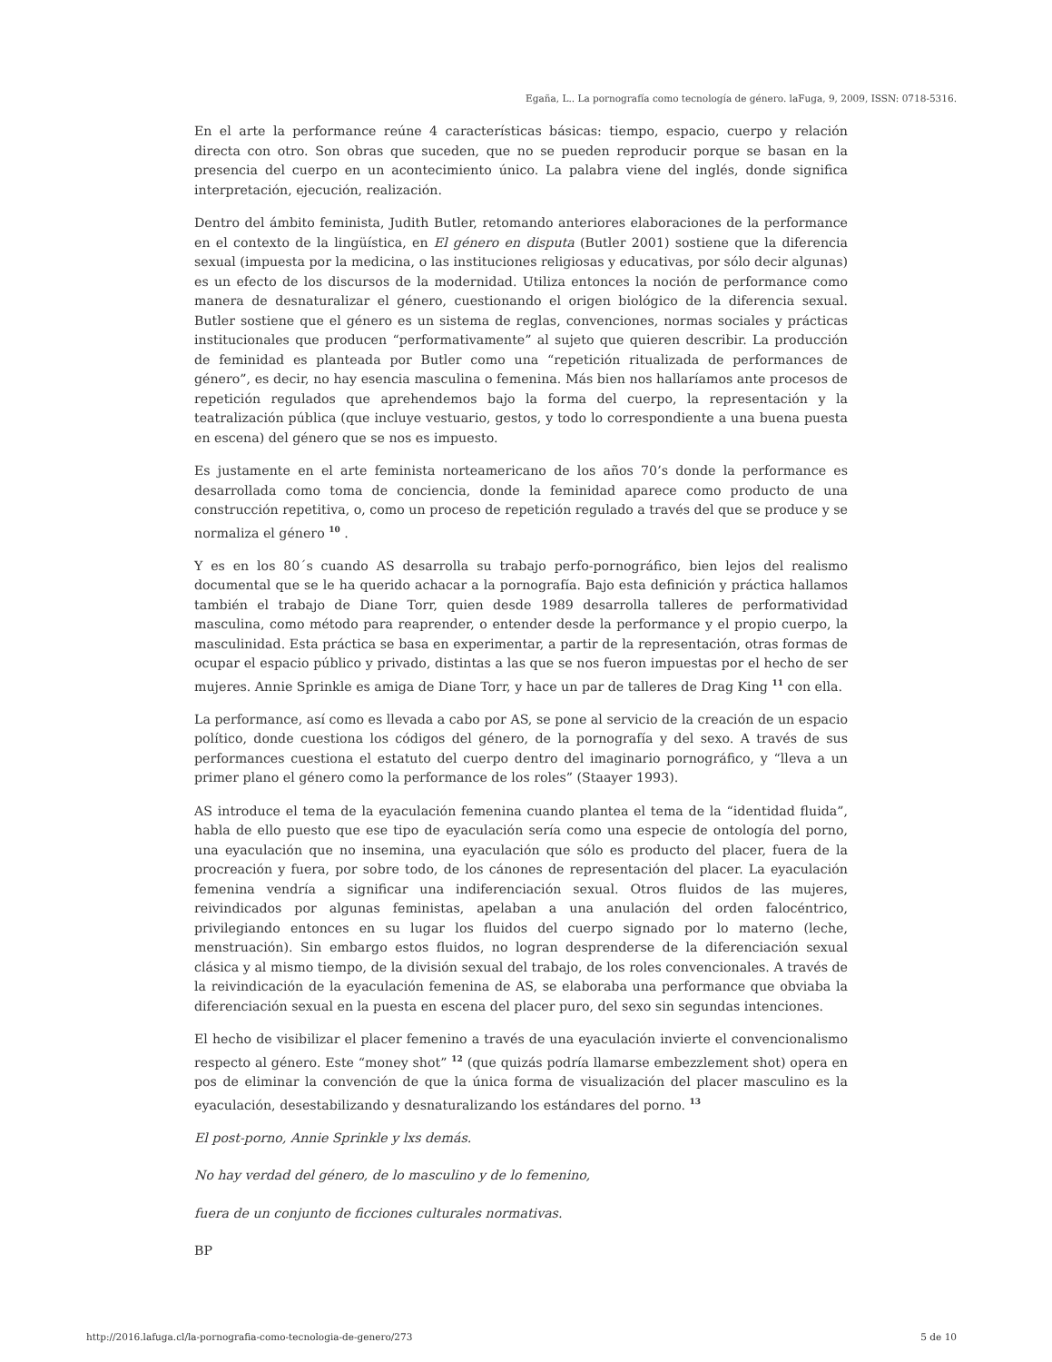Egaña, L.. La pornografía como tecnología de género. laFuga, 9, 2009, ISSN: 0718-5316.
En el arte la performance reúne 4 características básicas: tiempo, espacio, cuerpo y relación directa con otro. Son obras que suceden, que no se pueden reproducir porque se basan en la presencia del cuerpo en un acontecimiento único. La palabra viene del inglés, donde significa interpretación, ejecución, realización.
Dentro del ámbito feminista, Judith Butler, retomando anteriores elaboraciones de la performance en el contexto de la lingüística, en El género en disputa (Butler 2001) sostiene que la diferencia sexual (impuesta por la medicina, o las instituciones religiosas y educativas, por sólo decir algunas) es un efecto de los discursos de la modernidad. Utiliza entonces la noción de performance como manera de desnaturalizar el género, cuestionando el origen biológico de la diferencia sexual. Butler sostiene que el género es un sistema de reglas, convenciones, normas sociales y prácticas institucionales que producen “performativamente” al sujeto que quieren describir. La producción de feminidad es planteada por Butler como una “repetición ritualizada de performances de género”, es decir, no hay esencia masculina o femenina. Más bien nos hallaríamos ante procesos de repetición regulados que aprehendemos bajo la forma del cuerpo, la representación y la teatralización pública (que incluye vestuario, gestos, y todo lo correspondiente a una buena puesta en escena) del género que se nos es impuesto.
Es justamente en el arte feminista norteamericano de los años 70’s donde la performance es desarrollada como toma de conciencia, donde la feminidad aparece como producto de una construcción repetitiva, o, como un proceso de repetición regulado a través del que se produce y se normaliza el género <sup>10</sup> .
Y es en los 80´s cuando AS desarrolla su trabajo perfo-pornográfico, bien lejos del realismo documental que se le ha querido achacar a la pornografía. Bajo esta definición y práctica hallamos también el trabajo de Diane Torr, quien desde 1989 desarrolla talleres de performatividad masculina, como método para reaprender, o entender desde la performance y el propio cuerpo, la masculinidad. Esta práctica se basa en experimentar, a partir de la representación, otras formas de ocupar el espacio público y privado, distintas a las que se nos fueron impuestas por el hecho de ser mujeres. Annie Sprinkle es amiga de Diane Torr, y hace un par de talleres de Drag King <sup>11</sup> con ella.
La performance, así como es llevada a cabo por AS, se pone al servicio de la creación de un espacio político, donde cuestiona los códigos del género, de la pornografía y del sexo. A través de sus performances cuestiona el estatuto del cuerpo dentro del imaginario pornográfico, y “lleva a un primer plano el género como la performance de los roles” (Staayer 1993).
AS introduce el tema de la eyaculación femenina cuando plantea el tema de la “identidad fluida”, habla de ello puesto que ese tipo de eyaculación sería como una especie de ontología del porno, una eyaculación que no insemina, una eyaculación que sólo es producto del placer, fuera de la procreación y fuera, por sobre todo, de los cánones de representación del placer. La eyaculación femenina vendría a significar una indiferenciación sexual. Otros fluidos de las mujeres, reivindicados por algunas feministas, apelaban a una anulación del orden falocéntrico, privilegiando entonces en su lugar los fluidos del cuerpo signado por lo materno (leche, menstruación). Sin embargo estos fluidos, no logran desprenderse de la diferenciación sexual clásica y al mismo tiempo, de la división sexual del trabajo, de los roles convencionales. A través de la reivindicación de la eyaculación femenina de AS, se elaboraba una performance que obviaba la diferenciación sexual en la puesta en escena del placer puro, del sexo sin segundas intenciones.
El hecho de visibilizar el placer femenino a través de una eyaculación invierte el convencionalismo respecto al género. Este “money shot” <sup>12</sup> (que quizás podría llamarse embezzlement shot) opera en pos de eliminar la convención de que la única forma de visualización del placer masculino es la eyaculación, desestabilizando y desnaturalizando los estándares del porno. <sup>13</sup>
El post-porno, Annie Sprinkle y lxs demás.
No hay verdad del género, de lo masculino y de lo femenino,
fuera de un conjunto de ficciones culturales normativas.
BP
http://2016.lafuga.cl/la-pornografia-como-tecnologia-de-genero/273 5 de 10